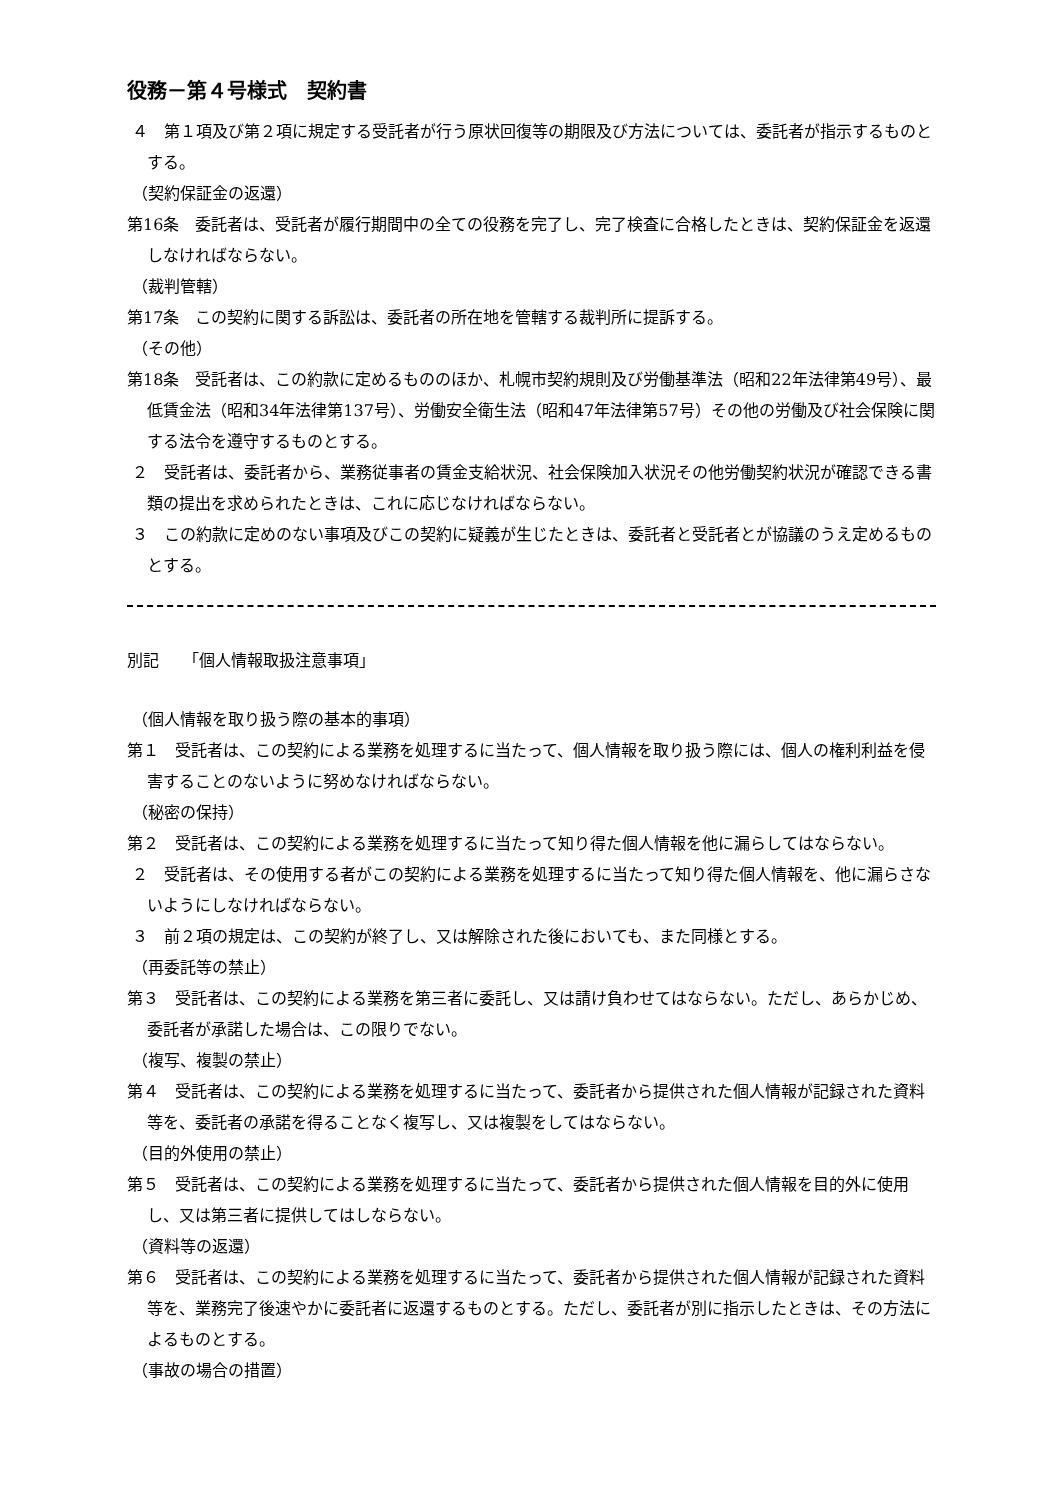役務－第４号様式　契約書
４　第１項及び第２項に規定する受託者が行う原状回復等の期限及び方法については、委託者が指示するものとする。
（契約保証金の返還）
第16条　委託者は、受託者が履行期間中の全ての役務を完了し、完了検査に合格したときは、契約保証金を返還しなければならない。
（裁判管轄）
第17条　この契約に関する訴訟は、委託者の所在地を管轄する裁判所に提訴する。
（その他）
第18条　受託者は、この約款に定めるもののほか、札幌市契約規則及び労働基準法（昭和22年法律第49号）、最低賃金法（昭和34年法律第137号）、労働安全衛生法（昭和47年法律第57号）その他の労働及び社会保険に関する法令を遵守するものとする。
２　受託者は、委託者から、業務従事者の賃金支給状況、社会保険加入状況その他労働契約状況が確認できる書類の提出を求められたときは、これに応じなければならない。
３　この約款に定めのない事項及びこの契約に疑義が生じたときは、委託者と受託者とが協議のうえ定めるものとする。
別記　　「個人情報取扱注意事項」
（個人情報を取り扱う際の基本的事項）
第１　受託者は、この契約による業務を処理するに当たって、個人情報を取り扱う際には、個人の権利利益を侵害することのないように努めなければならない。
（秘密の保持）
第２　受託者は、この契約による業務を処理するに当たって知り得た個人情報を他に漏らしてはならない。
２　受託者は、その使用する者がこの契約による業務を処理するに当たって知り得た個人情報を、他に漏らさないようにしなければならない。
３　前２項の規定は、この契約が終了し、又は解除された後においても、また同様とする。
（再委託等の禁止）
第３　受託者は、この契約による業務を第三者に委託し、又は請け負わせてはならない。ただし、あらかじめ、委託者が承諾した場合は、この限りでない。
（複写、複製の禁止）
第４　受託者は、この契約による業務を処理するに当たって、委託者から提供された個人情報が記録された資料等を、委託者の承諾を得ることなく複写し、又は複製をしてはならない。
（目的外使用の禁止）
第５　受託者は、この契約による業務を処理するに当たって、委託者から提供された個人情報を目的外に使用し、又は第三者に提供してはしならない。
（資料等の返還）
第６　受託者は、この契約による業務を処理するに当たって、委託者から提供された個人情報が記録された資料等を、業務完了後速やかに委託者に返還するものとする。ただし、委託者が別に指示したときは、その方法によるものとする。
（事故の場合の措置）